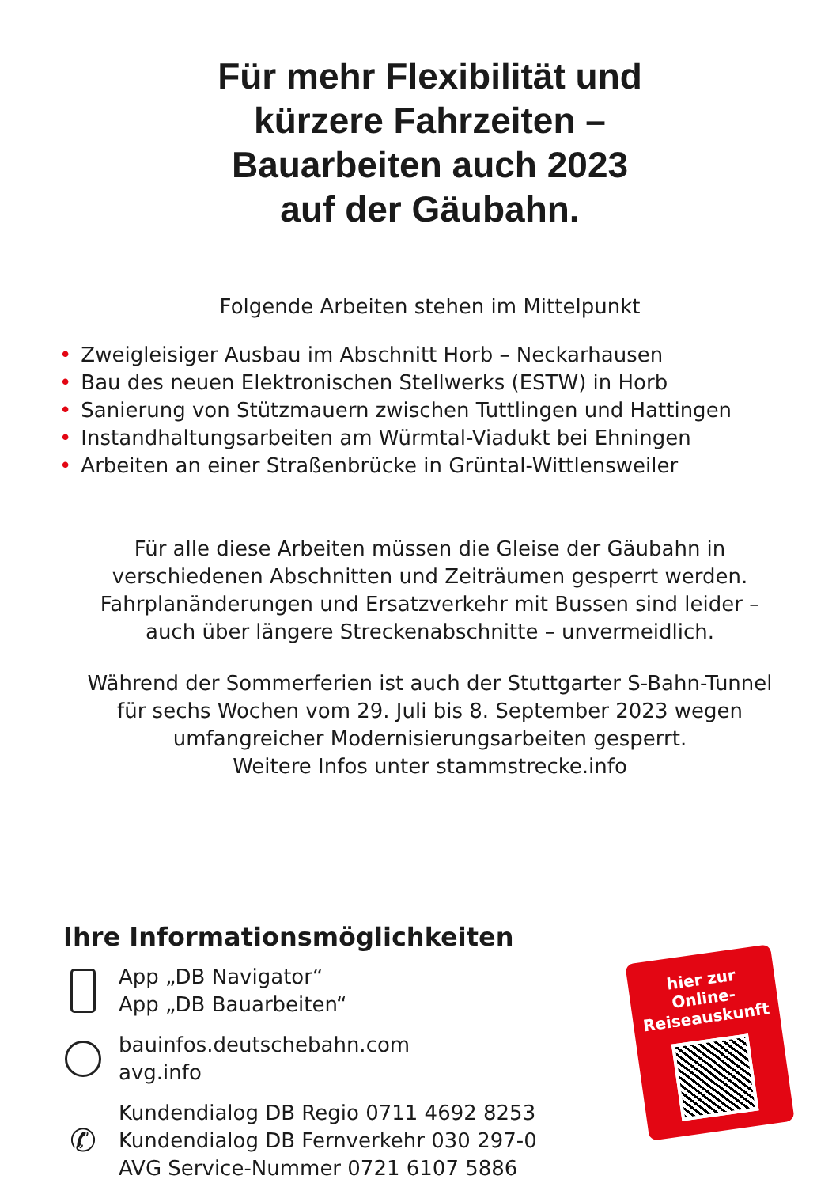Für mehr Flexibilität und
kürzere Fahrzeiten –
Bauarbeiten auch 2023
auf der Gäubahn.
Folgende Arbeiten stehen im Mittelpunkt
• Zweigleisiger Ausbau im Abschnitt Horb – Neckarhausen
• Bau des neuen Elektronischen Stellwerks (ESTW) in Horb
• Sanierung von Stützmauern zwischen Tuttlingen und Hattingen
• Instandhaltungsarbeiten am Würmtal-Viadukt bei Ehningen
• Arbeiten an einer Straßenbrücke in Grüntal-Wittlensweiler
Für alle diese Arbeiten müssen die Gleise der Gäubahn in
verschiedenen Abschnitten und Zeiträumen gesperrt werden.
Fahrplanänderungen und Ersatzverkehr mit Bussen sind leider –
auch über längere Streckenabschnitte – unvermeidlich.
Während der Sommerferien ist auch der Stuttgarter S-Bahn-Tunnel
für sechs Wochen vom 29. Juli bis 8. September 2023 wegen
umfangreicher Modernisierungsarbeiten gesperrt.
Weitere Infos unter stammstrecke.info
Ihre Informationsmöglichkeiten
App „DB Navigator“
App „DB Bauarbeiten“
bauinfos.deutschebahn.com
avg.info
✆
Kundendialog DB Regio 0711 4692 8253
Kundendialog DB Fernverkehr 030 297-0
AVG Service-Nummer 0721 6107 5886
hier zur
Online-
Reiseauskunft